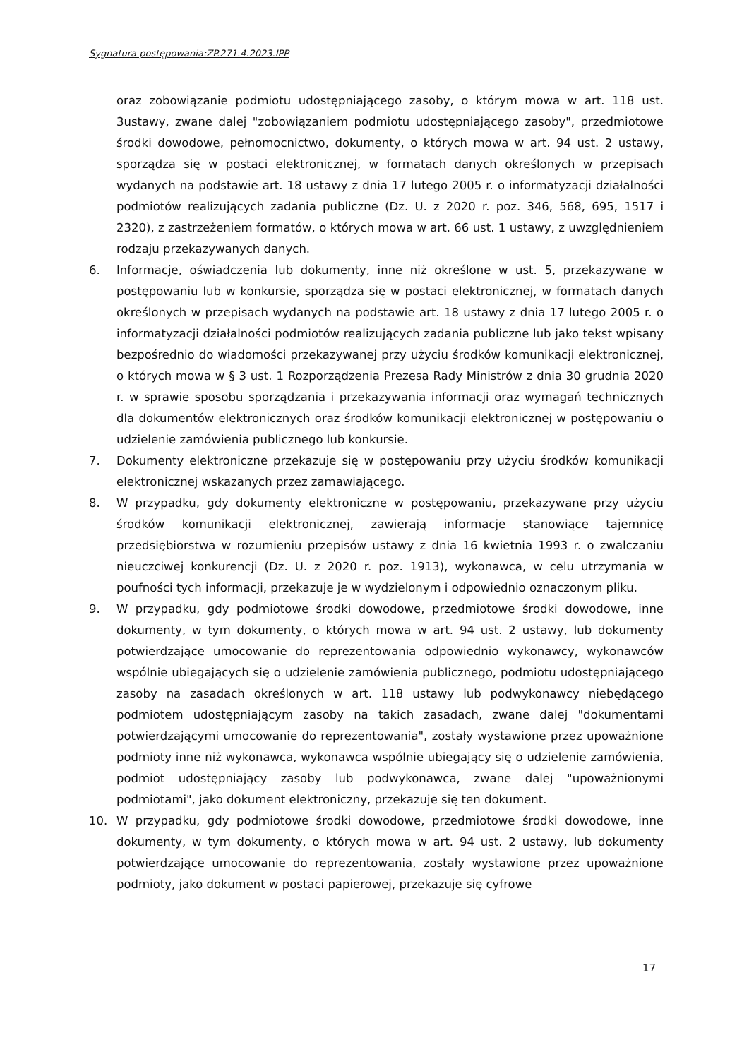Sygnatura postępowania:ZP.271.4.2023.IPP
oraz zobowiązanie podmiotu udostępniającego zasoby, o którym mowa w art. 118 ust. 3ustawy, zwane dalej "zobowiązaniem podmiotu udostępniającego zasoby", przedmiotowe środki dowodowe, pełnomocnictwo, dokumenty, o których mowa w art. 94 ust. 2 ustawy, sporządza się w postaci elektronicznej, w formatach danych określonych w przepisach wydanych na podstawie art. 18 ustawy z dnia 17 lutego 2005 r. o informatyzacji działalności podmiotów realizujących zadania publiczne (Dz. U. z 2020 r. poz. 346, 568, 695, 1517 i 2320), z zastrzeżeniem formatów, o których mowa w art. 66 ust. 1 ustawy, z uwzględnieniem rodzaju przekazywanych danych.
6. Informacje, oświadczenia lub dokumenty, inne niż określone w ust. 5, przekazywane w postępowaniu lub w konkursie, sporządza się w postaci elektronicznej, w formatach danych określonych w przepisach wydanych na podstawie art. 18 ustawy z dnia 17 lutego 2005 r. o informatyzacji działalności podmiotów realizujących zadania publiczne lub jako tekst wpisany bezpośrednio do wiadomości przekazywanej przy użyciu środków komunikacji elektronicznej, o których mowa w § 3 ust. 1 Rozporządzenia Prezesa Rady Ministrów z dnia 30 grudnia 2020 r. w sprawie sposobu sporządzania i przekazywania informacji oraz wymagań technicznych dla dokumentów elektronicznych oraz środków komunikacji elektronicznej w postępowaniu o udzielenie zamówienia publicznego lub konkursie.
7. Dokumenty elektroniczne przekazuje się w postępowaniu przy użyciu środków komunikacji elektronicznej wskazanych przez zamawiającego.
8. W przypadku, gdy dokumenty elektroniczne w postępowaniu, przekazywane przy użyciu środków komunikacji elektronicznej, zawierają informacje stanowiące tajemnicę przedsiębiorstwa w rozumieniu przepisów ustawy z dnia 16 kwietnia 1993 r. o zwalczaniu nieuczciwej konkurencji (Dz. U. z 2020 r. poz. 1913), wykonawca, w celu utrzymania w poufności tych informacji, przekazuje je w wydzielonym i odpowiednio oznaczonym pliku.
9. W przypadku, gdy podmiotowe środki dowodowe, przedmiotowe środki dowodowe, inne dokumenty, w tym dokumenty, o których mowa w art. 94 ust. 2 ustawy, lub dokumenty potwierdzające umocowanie do reprezentowania odpowiednio wykonawcy, wykonawców wspólnie ubiegających się o udzielenie zamówienia publicznego, podmiotu udostępniającego zasoby na zasadach określonych w art. 118 ustawy lub podwykonawcy niebędącego podmiotem udostępniającym zasoby na takich zasadach, zwane dalej "dokumentami potwierdzającymi umocowanie do reprezentowania", zostały wystawione przez upoważnione podmioty inne niż wykonawca, wykonawca wspólnie ubiegający się o udzielenie zamówienia, podmiot udostępniający zasoby lub podwykonawca, zwane dalej "upoważnionymi podmiotami", jako dokument elektroniczny, przekazuje się ten dokument.
10. W przypadku, gdy podmiotowe środki dowodowe, przedmiotowe środki dowodowe, inne dokumenty, w tym dokumenty, o których mowa w art. 94 ust. 2 ustawy, lub dokumenty potwierdzające umocowanie do reprezentowania, zostały wystawione przez upoważnione podmioty, jako dokument w postaci papierowej, przekazuje się cyfrowe
17